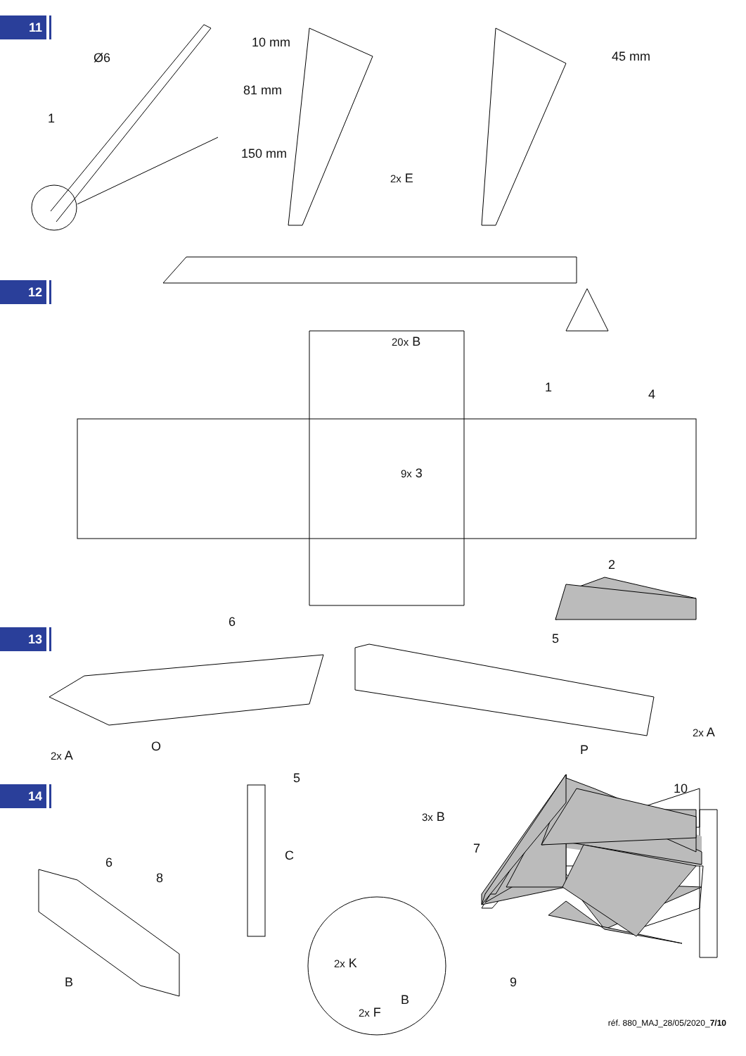11
12
13
14
Ø6
1
10 mm
81 mm
150 mm
2x E
45 mm
20x B
1 4
9x 3
2
6
5
2x A
O P
2x A
5
6
8
C
B
10
3x B
7
9
2x K
B
2x F
réf. 880_MAJ_28/05/2020_7/10